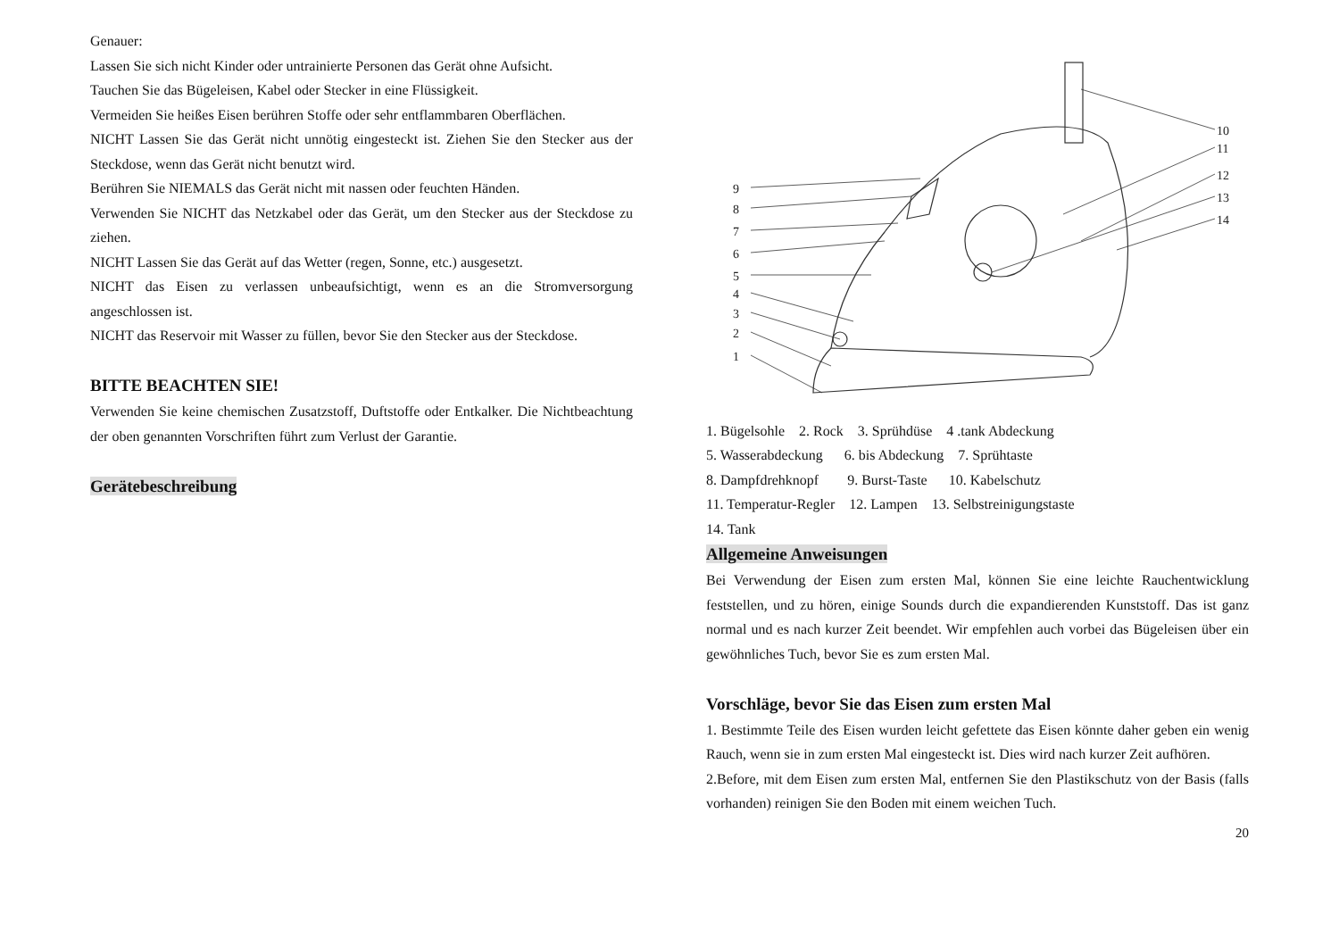Genauer:
Lassen Sie sich nicht Kinder oder untrainierte Personen das Gerät ohne Aufsicht.
Tauchen Sie das Bügeleisen, Kabel oder Stecker in eine Flüssigkeit.
Vermeiden Sie heißes Eisen berühren Stoffe oder sehr entflammbaren Oberflächen.
NICHT Lassen Sie das Gerät nicht unnötig eingesteckt ist. Ziehen Sie den Stecker aus der Steckdose, wenn das Gerät nicht benutzt wird.
Berühren Sie NIEMALS das Gerät nicht mit nassen oder feuchten Händen.
Verwenden Sie NICHT das Netzkabel oder das Gerät, um den Stecker aus der Steckdose zu ziehen.
NICHT Lassen Sie das Gerät auf das Wetter (regen, Sonne, etc.) ausgesetzt.
NICHT das Eisen zu verlassen unbeaufsichtigt, wenn es an die Stromversorgung angeschlossen ist.
NICHT das Reservoir mit Wasser zu füllen, bevor Sie den Stecker aus der Steckdose.
BITTE BEACHTEN SIE!
Verwenden Sie keine chemischen Zusatzstoff, Duftstoffe oder Entkalker. Die Nichtbeachtung der oben genannten Vorschriften führt zum Verlust der Garantie.
Gerätebeschreibung
9
8
7
6
5
4
3
2
1
10
11
12
13
14
1. Bügelsohle 2. Rock 3. Sprühdüse 4 .tank Abdeckung
5. Wasserabdeckung 6. bis Abdeckung 7. Sprühtaste
8. Dampfdrehknopf 9. Burst-Taste 10. Kabelschutz
11. Temperatur-Regler 12. Lampen 13. Selbstreinigungstaste
14. Tank
Allgemeine Anweisungen
Bei Verwendung der Eisen zum ersten Mal, können Sie eine leichte Rauchentwicklung feststellen, und zu hören, einige Sounds durch die expandierenden Kunststoff. Das ist ganz normal und es nach kurzer Zeit beendet. Wir empfehlen auch vorbei das Bügeleisen über ein gewöhnliches Tuch, bevor Sie es zum ersten Mal.
Vorschläge, bevor Sie das Eisen zum ersten Mal
1. Bestimmte Teile des Eisen wurden leicht gefettete das Eisen könnte daher geben ein wenig Rauch, wenn sie in zum ersten Mal eingesteckt ist. Dies wird nach kurzer Zeit aufhören.
2.Before, mit dem Eisen zum ersten Mal, entfernen Sie den Plastikschutz von der Basis (falls vorhanden) reinigen Sie den Boden mit einem weichen Tuch.
20